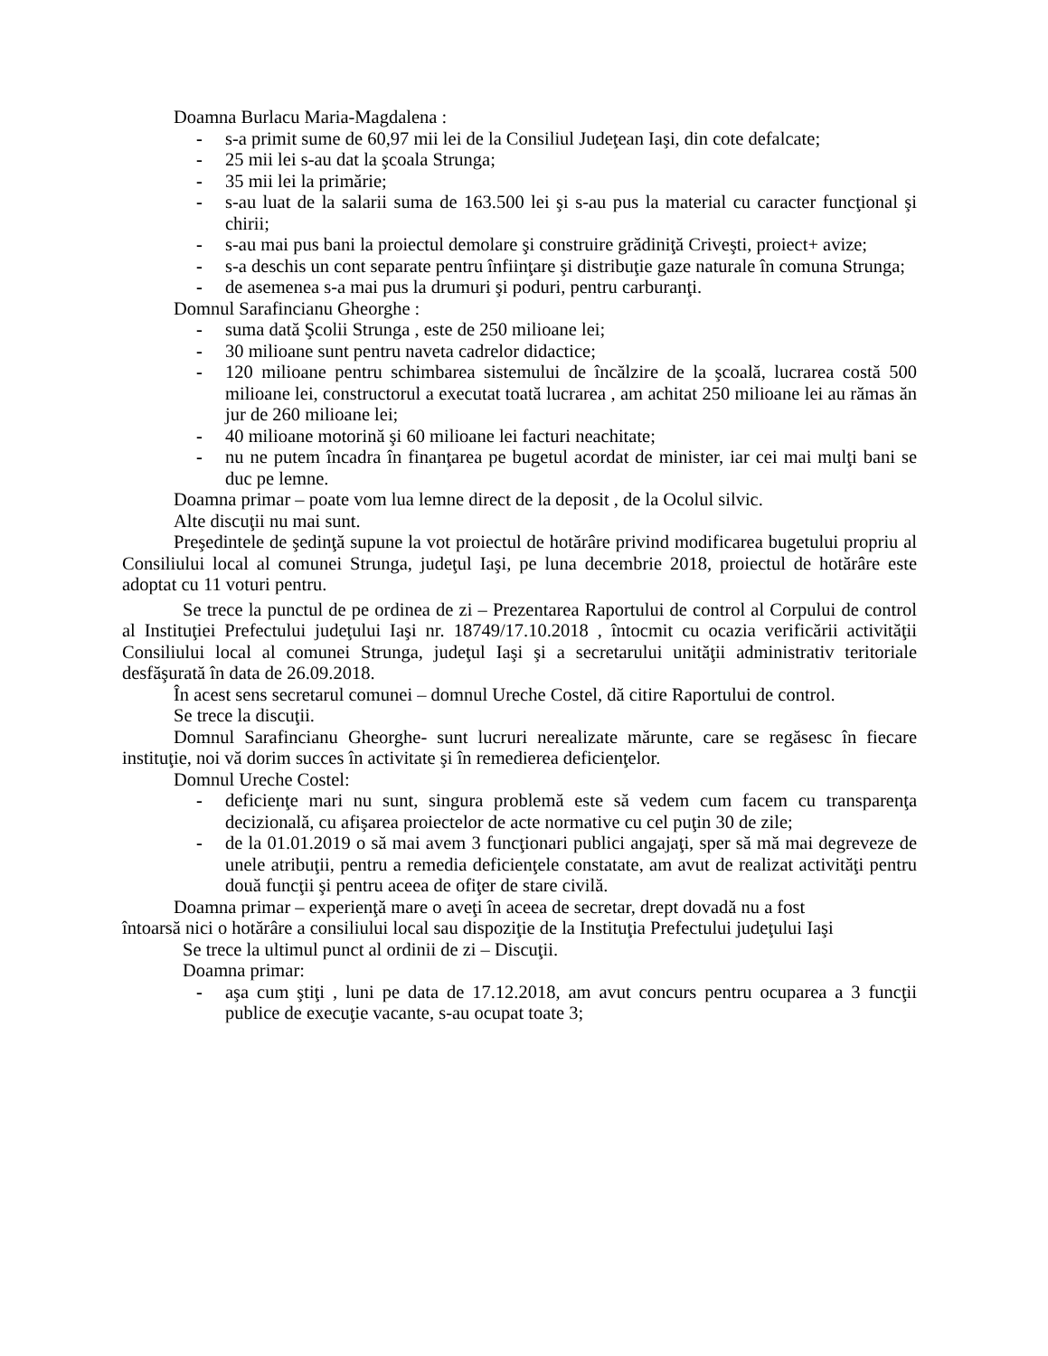Doamna Burlacu Maria-Magdalena :
- s-a primit sume de 60,97 mii lei de la Consiliul Judeţean Iaşi, din cote defalcate;
- 25 mii lei s-au dat la şcoala Strunga;
- 35 mii lei la primărie;
- s-au luat de la salarii suma de 163.500 lei şi s-au pus la material cu caracter funcţional şi chirii;
- s-au mai pus bani la proiectul demolare şi construire grădiniţă Criveşti, proiect+ avize;
- s-a deschis un cont separate pentru înfiinţare şi distribuţie gaze naturale în comuna Strunga;
- de asemenea s-a mai pus la drumuri şi poduri, pentru carburanţi.
Domnul Sarafincianu Gheorghe :
- suma dată Şcolii Strunga , este de 250 milioane lei;
- 30 milioane sunt pentru naveta cadrelor didactice;
- 120 milioane pentru schimbarea sistemului de încălzire de la şcoală, lucrarea costă 500 milioane lei, constructorul a executat toată lucrarea , am achitat 250 milioane lei au rămas ăn jur de 260 milioane lei;
- 40 milioane motorină şi 60 milioane lei facturi neachitate;
- nu ne putem încadra în finanţarea pe bugetul acordat de minister, iar cei mai mulţi bani se duc pe lemne.
Doamna primar – poate vom lua lemne direct de la deposit , de la Ocolul silvic.
Alte discuţii nu mai sunt.
Preşedintele de şedinţă supune la vot proiectul de hotărâre privind modificarea bugetului propriu al Consiliului local al comunei Strunga, judeţul Iaşi, pe luna decembrie 2018, proiectul de hotărâre este adoptat cu 11 voturi pentru.
Se trece la punctul de pe ordinea de zi – Prezentarea Raportului de control al Corpului de control al Instituţiei Prefectului judeţului Iaşi nr. 18749/17.10.2018 , întocmit cu ocazia verificării activităţii Consiliului local al comunei Strunga, judeţul Iaşi şi a secretarului unităţii administrativ teritoriale desfăşurată în data de 26.09.2018.
În acest sens secretarul comunei – domnul Ureche Costel, dă citire Raportului de control.
Se trece la discuţii.
Domnul Sarafincianu Gheorghe- sunt lucruri nerealizate mărunte, care se regăsesc în fiecare instituţie, noi vă dorim succes în activitate şi în remedierea deficienţelor.
Domnul Ureche Costel:
- deficienţe mari nu sunt, singura problemă este să vedem cum facem cu transparenţa decizională, cu afişarea proiectelor de acte normative cu cel puţin 30 de zile;
- de la 01.01.2019 o să mai avem 3 funcţionari publici angajaţi, sper să mă mai degreveze de unele atribuţii, pentru a remedia deficienţele constatate, am avut de realizat activităţi pentru două funcţii şi pentru aceea de ofiţer de stare civilă.
Doamna primar – experienţă mare o aveţi în aceea de secretar, drept dovadă nu a fost
întoarsă nici o hotărâre a consiliului local sau dispoziţie de la Instituţia Prefectului judeţului Iaşi
Se trece la ultimul punct al ordinii de zi – Discuţii.
Doamna primar:
- aşa cum ştiţi , luni pe data de 17.12.2018, am avut concurs pentru ocuparea a 3 funcţii publice de execuţie vacante, s-au ocupat toate 3;